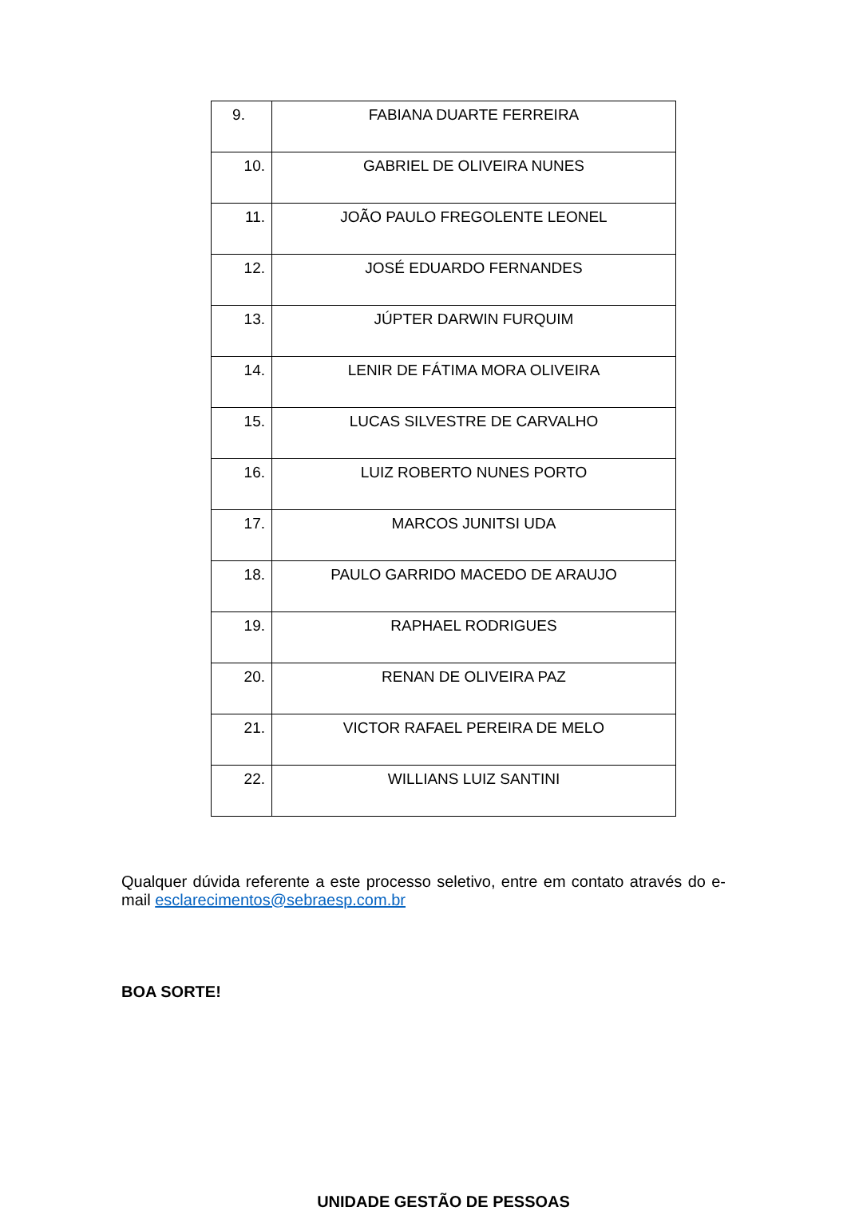| 9. | FABIANA DUARTE FERREIRA |
| 10. | GABRIEL DE OLIVEIRA NUNES |
| 11. | JOÃO PAULO FREGOLENTE LEONEL |
| 12. | JOSÉ EDUARDO FERNANDES |
| 13. | JÚPTER DARWIN FURQUIM |
| 14. | LENIR DE FÁTIMA MORA OLIVEIRA |
| 15. | LUCAS SILVESTRE DE CARVALHO |
| 16. | LUIZ ROBERTO NUNES PORTO |
| 17. | MARCOS JUNITSI UDA |
| 18. | PAULO GARRIDO MACEDO DE ARAUJO |
| 19. | RAPHAEL RODRIGUES |
| 20. | RENAN DE OLIVEIRA PAZ |
| 21. | VICTOR RAFAEL PEREIRA DE MELO |
| 22. | WILLIANS LUIZ SANTINI |
Qualquer dúvida referente a este processo seletivo, entre em contato através do e-mail esclarecimentos@sebraesp.com.br
BOA SORTE!
UNIDADE GESTÃO DE PESSOAS